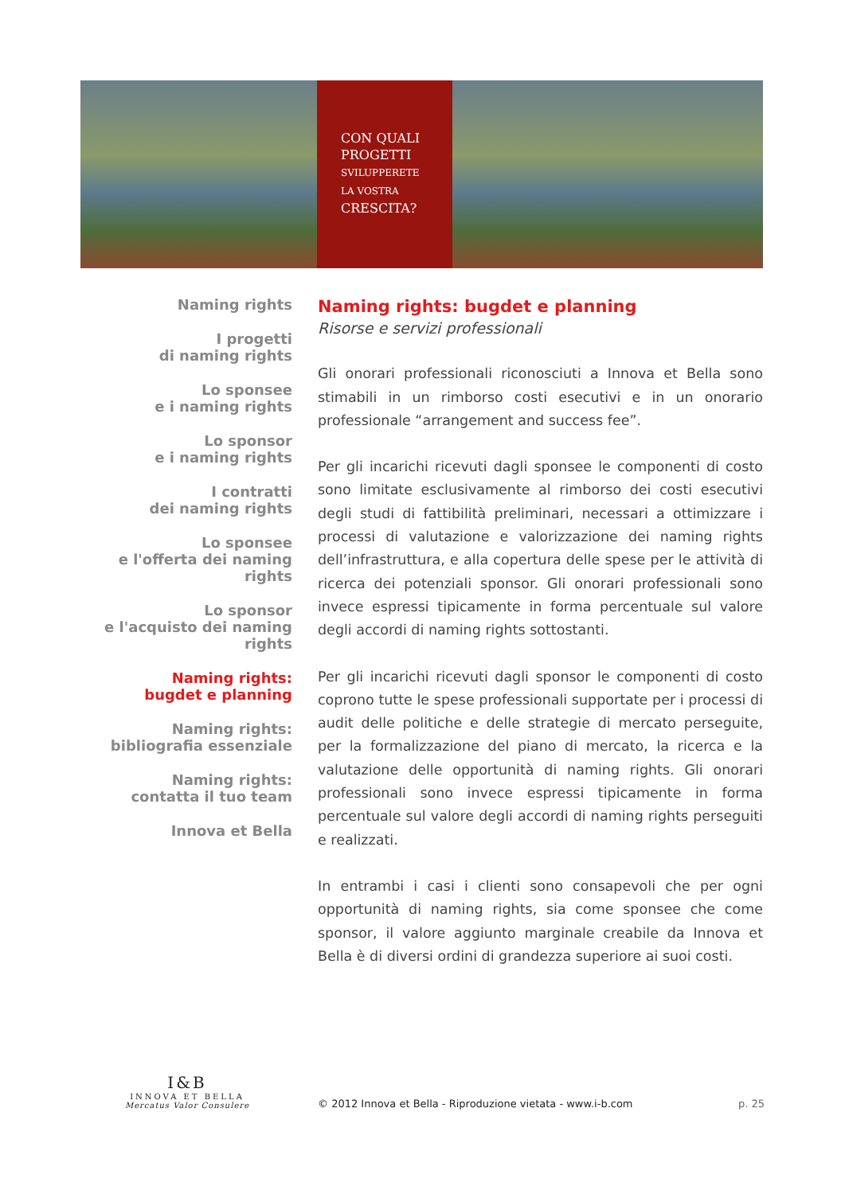CON QUALI
PROGETTI
SVILUPPERETE
LA VOSTRA
CRESCITA?
Naming rights
I progetti
di naming rights
Lo sponsee
e i naming rights
Lo sponsor
e i naming rights
I contratti
dei naming rights
Lo sponsee
e l'offerta dei naming rights
Lo sponsor
e l'acquisto dei naming rights
Naming rights:
bugdet e planning
Naming rights:
bibliografia essenziale
Naming rights:
contatta il tuo team
Innova et Bella
Naming rights: bugdet e planning
Risorse e servizi professionali
Gli onorari professionali riconosciuti a Innova et Bella sono stimabili in un rimborso costi esecutivi e in un onorario professionale “arrangement and success fee”.
Per gli incarichi ricevuti dagli sponsee le componenti di costo sono limitate esclusivamente al rimborso dei costi esecutivi degli studi di fattibilità preliminari, necessari a ottimizzare i processi di valutazione e valorizzazione dei naming rights dell’infrastruttura, e alla copertura delle spese per le attività di ricerca dei potenziali sponsor. Gli onorari professionali sono invece espressi tipicamente in forma percentuale sul valore degli accordi di naming rights sottostanti.
Per gli incarichi ricevuti dagli sponsor le componenti di costo coprono tutte le spese professionali supportate per i processi di audit delle politiche e delle strategie di mercato perseguite, per la formalizzazione del piano di mercato, la ricerca e la valutazione delle opportunità di naming rights. Gli onorari professionali sono invece espressi tipicamente in forma percentuale sul valore degli accordi di naming rights perseguiti e realizzati.
In entrambi i casi i clienti sono consapevoli che per ogni opportunità di naming rights, sia come sponsee che come sponsor, il valore aggiunto marginale creabile da Innova et Bella è di diversi ordini di grandezza superiore ai suoi costi.
I&B
INNOVA ET BELLA
Mercatus Valor Consulere
© 2012 Innova et Bella - Riproduzione vietata - www.i-b.com
p. 25